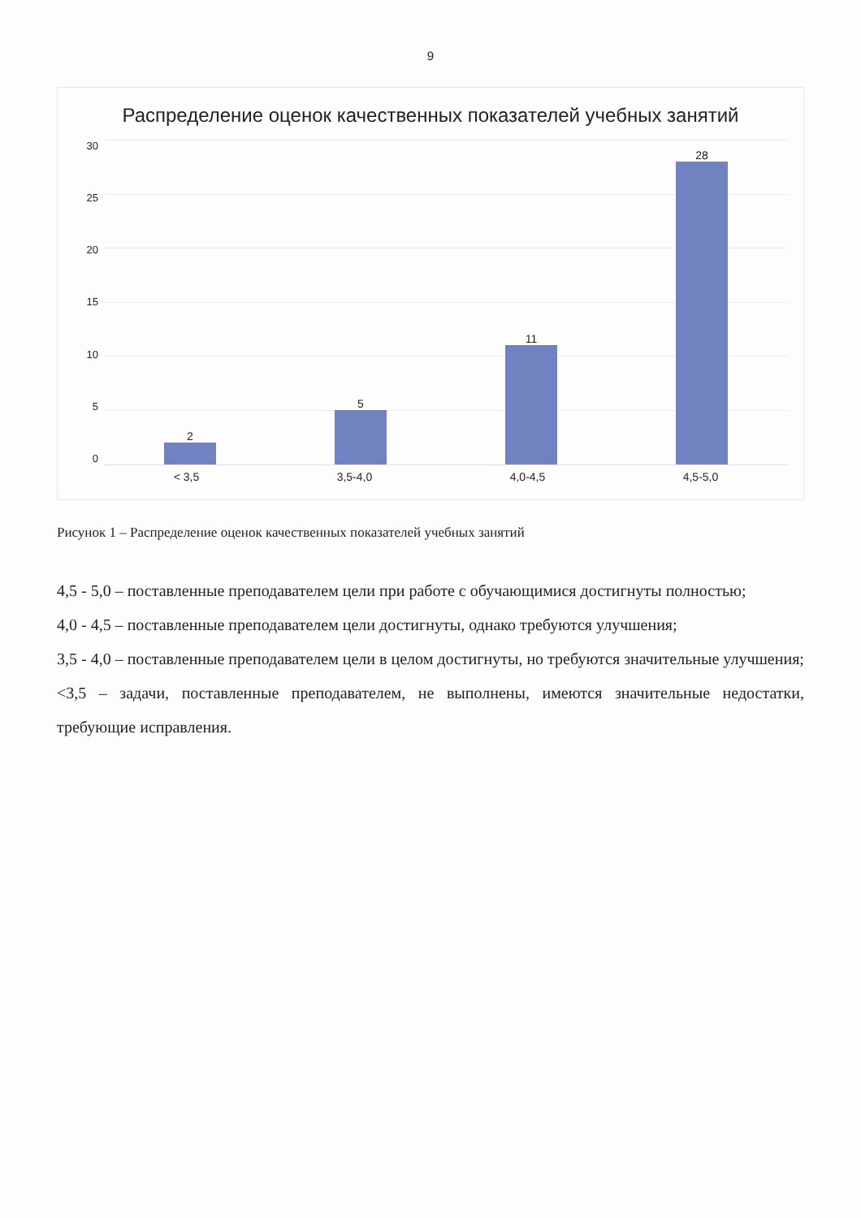9
Распределение оценок качественных показателей учебных занятий
30
25
20
15
10
5
0
2
5
11
28
< 3,5 3,5-4,0 4,0-4,5 4,5-5,0
Рисунок 1 – Распределение оценок качественных показателей учебных занятий
4,5 - 5,0 – поставленные преподавателем цели при работе с обучающимися достигнуты полностью;
4,0 - 4,5 – поставленные преподавателем цели достигнуты, однако требуются улучшения;
3,5 - 4,0 – поставленные преподавателем цели в целом достигнуты, но требуются значительные улучшения;
<3,5 – задачи, поставленные преподавателем, не выполнены, имеются значительные недостатки, требующие исправления.